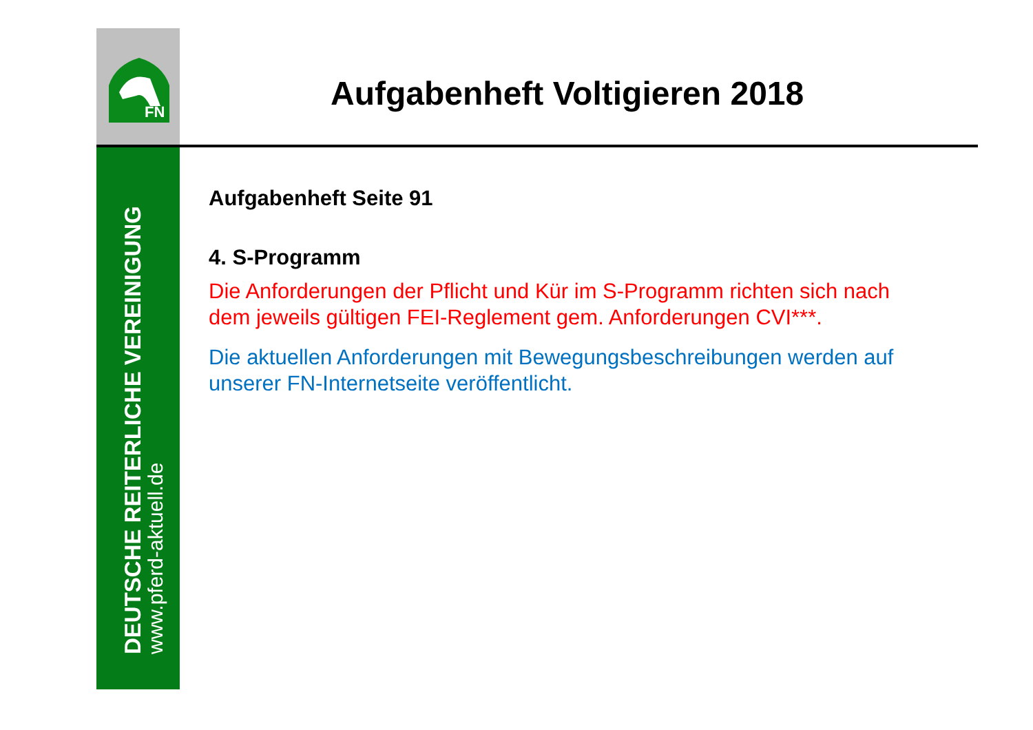FN
DEUTSCHE REITERLICHE VEREINIGUNG
www.pferd-aktuell.de
Aufgabenheft Voltigieren 2018
Aufgabenheft Seite 91
4. S-Programm
Die Anforderungen der Pflicht und Kür im S-Programm richten sich nach dem jeweils gültigen FEI-Reglement gem. Anforderungen CVI***.
Die aktuellen Anforderungen mit Bewegungsbeschreibungen werden auf unserer FN-Internetseite veröffentlicht.